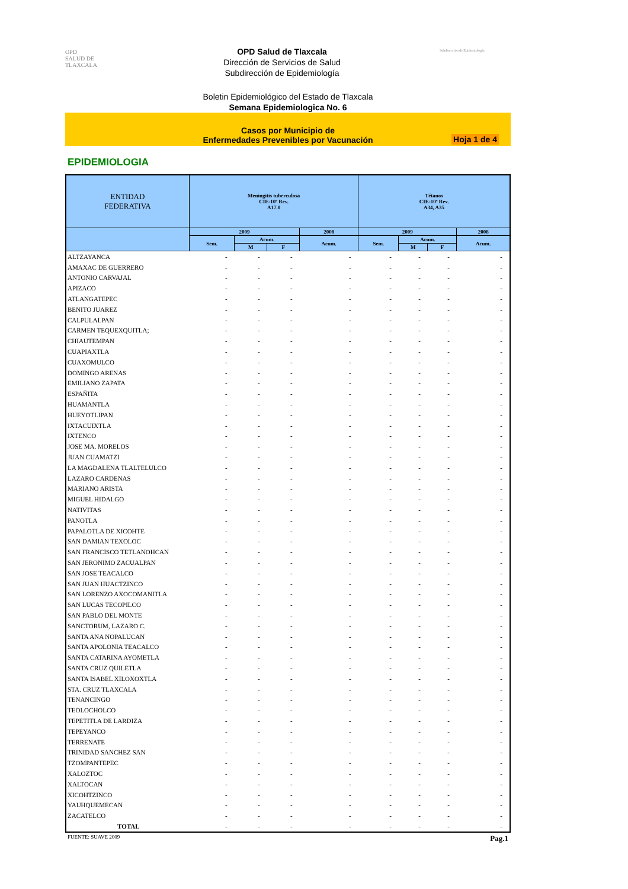OPD
SALUD DE TLAXCALA
OPD Salud de Tlaxcala
Dirección de Servicios de Salud
Subdirección de Epidemiología
Subdirección de Epidemiología
Boletin Epidemiológico del Estado de Tlaxcala
Semana Epidemiologica No. 6
Casos por Municipio de
Enfermedades Prevenibles por Vacunación Hoja 1 de 4
EPIDEMIOLOGIA
| ENTIDAD FEDERATIVA | Meningitis tuberculosa CIE-10ª Rev. A17.0 | | | | Tétanos CIE-10ª Rev. A34, A35 | | | |
| --- | --- | --- | --- | --- | --- | --- | --- | --- |
| | 2009 | | | 2008 | 2009 | | | 2008 |
| | Sem. | Acum. | | Acum. | Sem. | Acum. | | Acum. |
| | | M | F | | | M | F | |
| ALTZAYANCA | - | - | - | - | - | - | - | - |
| AMAXAC DE GUERRERO | - | - | - | - | - | - | - | - |
| ANTONIO CARVAJAL | - | - | - | - | - | - | - | - |
| APIZACO | - | - | - | - | - | - | - | - |
| ATLANGATEPEC | - | - | - | - | - | - | - | - |
| BENITO JUAREZ | - | - | - | - | - | - | - | - |
| CALPULALPAN | - | - | - | - | - | - | - | - |
| CARMEN TEQUEXQUITLA; | - | - | - | - | - | - | - | - |
| CHIAUTEMPAN | - | - | - | - | - | - | - | - |
| CUAPIAXTLA | - | - | - | - | - | - | - | - |
| CUAXOMULCO | - | - | - | - | - | - | - | - |
| DOMINGO ARENAS | - | - | - | - | - | - | - | - |
| EMILIANO ZAPATA | - | - | - | - | - | - | - | - |
| ESPAÑITA | - | - | - | - | - | - | - | - |
| HUAMANTLA | - | - | - | - | - | - | - | - |
| HUEYOTLIPAN | - | - | - | - | - | - | - | - |
| IXTACUIXTLA | - | - | - | - | - | - | - | - |
| IXTENCO | - | - | - | - | - | - | - | - |
| JOSE MA. MORELOS | - | - | - | - | - | - | - | - |
| JUAN CUAMATZI | - | - | - | - | - | - | - | - |
| LA MAGDALENA TLALTELULCO | - | - | - | - | - | - | - | - |
| LAZARO CARDENAS | - | - | - | - | - | - | - | - |
| MARIANO ARISTA | - | - | - | - | - | - | - | - |
| MIGUEL HIDALGO | - | - | - | - | - | - | - | - |
| NATIVITAS | - | - | - | - | - | - | - | - |
| PANOTLA | - | - | - | - | - | - | - | - |
| PAPALOTLA DE XICOHTE | - | - | - | - | - | - | - | - |
| SAN DAMIAN TEXOLOC | - | - | - | - | - | - | - | - |
| SAN FRANCISCO TETLANOHCAN | - | - | - | - | - | - | - | - |
| SAN JERONIMO ZACUALPAN | - | - | - | - | - | - | - | - |
| SAN JOSE TEACALCO | - | - | - | - | - | - | - | - |
| SAN JUAN HUACTZINCO | - | - | - | - | - | - | - | - |
| SAN LORENZO AXOCOMANITLA | - | - | - | - | - | - | - | - |
| SAN LUCAS TECOPILCO | - | - | - | - | - | - | - | - |
| SAN PABLO DEL MONTE | - | - | - | - | - | - | - | - |
| SANCTORUM, LAZARO C. | - | - | - | - | - | - | - | - |
| SANTA ANA NOPALUCAN | - | - | - | - | - | - | - | - |
| SANTA APOLONIA TEACALCO | - | - | - | - | - | - | - | - |
| SANTA CATARINA AYOMETLA | - | - | - | - | - | - | - | - |
| SANTA CRUZ QUILETLA | - | - | - | - | - | - | - | - |
| SANTA ISABEL XILOXOXTLA | - | - | - | - | - | - | - | - |
| STA. CRUZ TLAXCALA | - | - | - | - | - | - | - | - |
| TENANCINGO | - | - | - | - | - | - | - | - |
| TEOLOCHOLCO | - | - | - | - | - | - | - | - |
| TEPETITLA DE LARDIZA | - | - | - | - | - | - | - | - |
| TEPEYANCO | - | - | - | - | - | - | - | - |
| TERRENATE | - | - | - | - | - | - | - | - |
| TRINIDAD SANCHEZ SAN | - | - | - | - | - | - | - | - |
| TZOMPANTEPEC | - | - | - | - | - | - | - | - |
| XALOZTOC | - | - | - | - | - | - | - | - |
| XALTOCAN | - | - | - | - | - | - | - | - |
| XICOHTZINCO | - | - | - | - | - | - | - | - |
| YAUHQUEMECAN | - | - | - | - | - | - | - | - |
| ZACATELCO | - | - | - | - | - | - | - | - |
| TOTAL | - | - | - | - | - | - | - | - |
FUENTE: SUAVE 2009 Pag.1